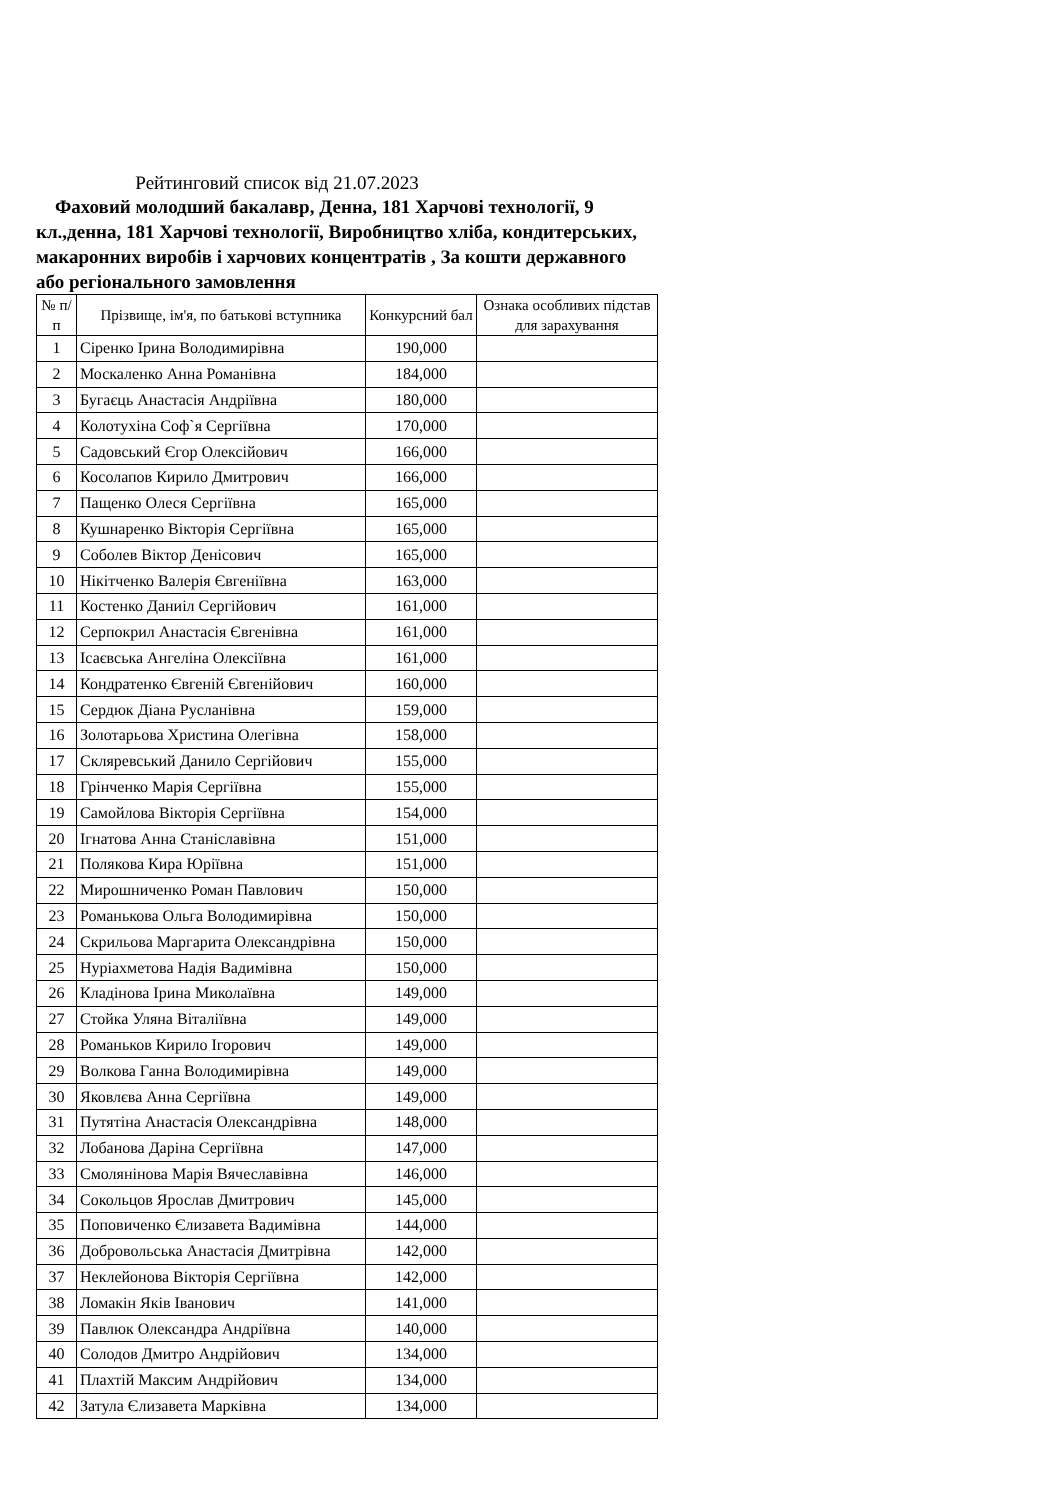Рейтинговий список від 21.07.2023
Фаховий молодший бакалавр, Денна, 181 Харчові технології, 9 кл.,денна, 181 Харчові технології, Виробництво хліба, кондитерських, макаронних виробів і харчових концентратів , За кошти державного або регіонального замовлення
| № п/п | Прізвище, ім'я, по батькові вступника | Конкурсний бал | Ознака особливих підстав для зарахування |
| --- | --- | --- | --- |
| 1 | Сіренко Ірина Володимирівна | 190,000 | |
| 2 | Москаленко Анна Романівна | 184,000 | |
| 3 | Бугаєць Анастасія Андріївна | 180,000 | |
| 4 | Колотухіна Соф`я Сергіївна | 170,000 | |
| 5 | Садовський Єгор Олексійович | 166,000 | |
| 6 | Косолапов Кирило Дмитрович | 166,000 | |
| 7 | Пащенко Олеся Сергіївна | 165,000 | |
| 8 | Кушнаренко Вікторія Сергіївна | 165,000 | |
| 9 | Соболев Віктор Денісович | 165,000 | |
| 10 | Нікітченко Валерія Євгеніївна | 163,000 | |
| 11 | Костенко Даниіл Сергійович | 161,000 | |
| 12 | Серпокрил Анастасія Євгенівна | 161,000 | |
| 13 | Ісаєвська Ангеліна Олексіївна | 161,000 | |
| 14 | Кондратенко Євгеній Євгенійович | 160,000 | |
| 15 | Сердюк Діана Русланівна | 159,000 | |
| 16 | Золотарьова Христина Олегівна | 158,000 | |
| 17 | Скляревський Данило Сергійович | 155,000 | |
| 18 | Грінченко Марія Сергіївна | 155,000 | |
| 19 | Самойлова Вікторія Сергіївна | 154,000 | |
| 20 | Ігнатова Анна Станіславівна | 151,000 | |
| 21 | Полякова Кира Юріївна | 151,000 | |
| 22 | Мирошниченко Роман Павлович | 150,000 | |
| 23 | Романькова Ольга Володимирівна | 150,000 | |
| 24 | Скрильова Маргарита Олександрівна | 150,000 | |
| 25 | Нуріахметова Надія Вадимівна | 150,000 | |
| 26 | Кладінова Ірина Миколаївна | 149,000 | |
| 27 | Стойка Уляна Віталіївна | 149,000 | |
| 28 | Романьков Кирило Ігорович | 149,000 | |
| 29 | Волкова Ганна Володимирівна | 149,000 | |
| 30 | Яковлєва Анна Сергіївна | 149,000 | |
| 31 | Путятіна Анастасія Олександрівна | 148,000 | |
| 32 | Лобанова Даріна Сергіївна | 147,000 | |
| 33 | Смолянінова Марія Вячеславівна | 146,000 | |
| 34 | Сокольцов Ярослав Дмитрович | 145,000 | |
| 35 | Поповиченко Єлизавета Вадимівна | 144,000 | |
| 36 | Добровольська Анастасія Дмитрівна | 142,000 | |
| 37 | Неклейонова Вікторія Сергіївна | 142,000 | |
| 38 | Ломакін Яків Іванович | 141,000 | |
| 39 | Павлюк Олександра Андріївна | 140,000 | |
| 40 | Солодов Дмитро Андрійович | 134,000 | |
| 41 | Плахтій Максим Андрійович | 134,000 | |
| 42 | Затула Єлизавета Марківна | 134,000 | |